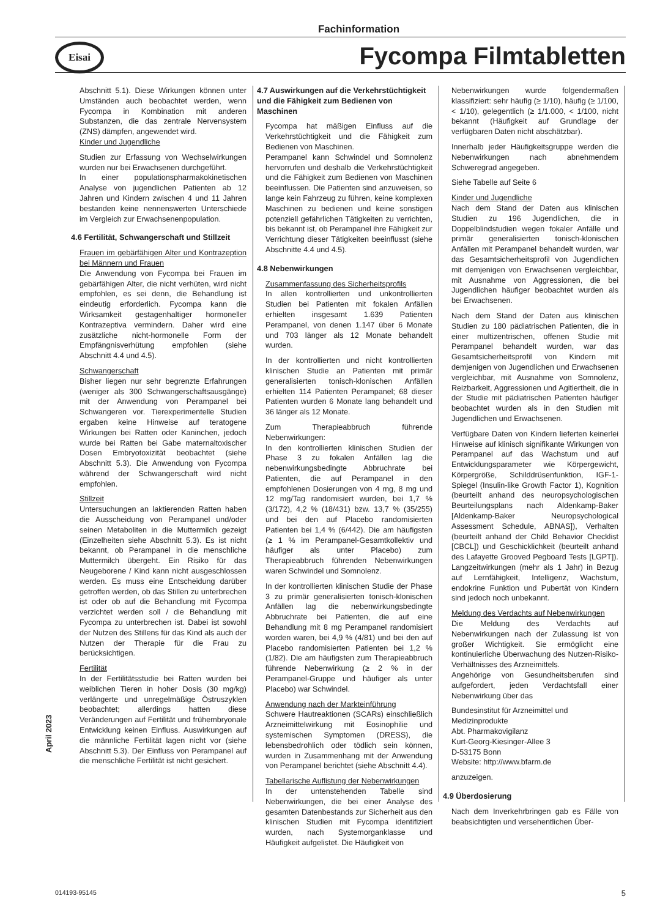Fachinformation
Eisai
Fycompa Filmtabletten
Abschnitt 5.1). Diese Wirkungen können unter Umständen auch beobachtet werden, wenn Fycompa in Kombination mit anderen Substanzen, die das zentrale Nervensystem (ZNS) dämpfen, angewendet wird.
Kinder und Jugendliche
Studien zur Erfassung von Wechselwirkungen wurden nur bei Erwachsenen durchgeführt.
In einer populationspharmakokinetischen Analyse von jugendlichen Patienten ab 12 Jahren und Kindern zwischen 4 und 11 Jahren bestanden keine nennenswerten Unterschiede im Vergleich zur Erwachsenenpopulation.
4.6 Fertilität, Schwangerschaft und Stillzeit
Frauen im gebärfähigen Alter und Kontrazeption bei Männern und Frauen
Die Anwendung von Fycompa bei Frauen im gebärfähigen Alter, die nicht verhüten, wird nicht empfohlen, es sei denn, die Behandlung ist eindeutig erforderlich. Fycompa kann die Wirksamkeit gestagenhaltiger hormoneller Kontrazeptiva vermindern. Daher wird eine zusätzliche nicht-hormonelle Form der Empfängnisverhütung empfohlen (siehe Abschnitt 4.4 und 4.5).
Schwangerschaft
Bisher liegen nur sehr begrenzte Erfahrungen (weniger als 300 Schwangerschaftsausgänge) mit der Anwendung von Perampanel bei Schwangeren vor. Tierexperimentelle Studien ergaben keine Hinweise auf teratogene Wirkungen bei Ratten oder Kaninchen, jedoch wurde bei Ratten bei Gabe maternaltoxischer Dosen Embryotoxizität beobachtet (siehe Abschnitt 5.3). Die Anwendung von Fycompa während der Schwangerschaft wird nicht empfohlen.
Stillzeit
Untersuchungen an laktierenden Ratten haben die Ausscheidung von Perampanel und/oder seinen Metaboliten in die Muttermilch gezeigt (Einzelheiten siehe Abschnitt 5.3). Es ist nicht bekannt, ob Perampanel in die menschliche Muttermilch übergeht. Ein Risiko für das Neugeborene / Kind kann nicht ausgeschlossen werden. Es muss eine Entscheidung darüber getroffen werden, ob das Stillen zu unterbrechen ist oder ob auf die Behandlung mit Fycompa verzichtet werden soll / die Behandlung mit Fycompa zu unterbrechen ist. Dabei ist sowohl der Nutzen des Stillens für das Kind als auch der Nutzen der Therapie für die Frau zu berücksichtigen.
Fertilität
In der Fertilitätsstudie bei Ratten wurden bei weiblichen Tieren in hoher Dosis (30 mg/kg) verlängerte und unregelmäßige Östruszyklen beobachtet; allerdings hatten diese Veränderungen auf Fertilität und frühembryonale Entwicklung keinen Einfluss. Auswirkungen auf die männliche Fertilität lagen nicht vor (siehe Abschnitt 5.3). Der Einfluss von Perampanel auf die menschliche Fertilität ist nicht gesichert.
4.7 Auswirkungen auf die Verkehrstüchtigkeit und die Fähigkeit zum Bedienen von Maschinen
Fycompa hat mäßigen Einfluss auf die Verkehrstüchtigkeit und die Fähigkeit zum Bedienen von Maschinen.
Perampanel kann Schwindel und Somnolenz hervorrufen und deshalb die Verkehrstüchtigkeit und die Fähigkeit zum Bedienen von Maschinen beeinflussen. Die Patienten sind anzuweisen, so lange kein Fahrzeug zu führen, keine komplexen Maschinen zu bedienen und keine sonstigen potenziell gefährlichen Tätigkeiten zu verrichten, bis bekannt ist, ob Perampanel ihre Fähigkeit zur Verrichtung dieser Tätigkeiten beeinflusst (siehe Abschnitte 4.4 und 4.5).
4.8 Nebenwirkungen
Zusammenfassung des Sicherheitsprofils
In allen kontrollierten und unkontrollierten Studien bei Patienten mit fokalen Anfällen erhielten insgesamt 1.639 Patienten Perampanel, von denen 1.147 über 6 Monate und 703 länger als 12 Monate behandelt wurden.
In der kontrollierten und nicht kontrollierten klinischen Studie an Patienten mit primär generalisierten tonisch-klonischen Anfällen erhielten 114 Patienten Perampanel; 68 dieser Patienten wurden 6 Monate lang behandelt und 36 länger als 12 Monate.
Zum Therapieabbruch führende Nebenwirkungen:
In den kontrollierten klinischen Studien der Phase 3 zu fokalen Anfällen lag die nebenwirkungsbedingte Abbruchrate bei Patienten, die auf Perampanel in den empfohlenen Dosierungen von 4 mg, 8 mg und 12 mg/Tag randomisiert wurden, bei 1,7 % (3/172), 4,2 % (18/431) bzw. 13,7 % (35/255) und bei den auf Placebo randomisierten Patienten bei 1,4 % (6/442). Die am häufigsten (≥ 1 % im Perampanel-Gesamtkollektiv und häufiger als unter Placebo) zum Therapieabbruch führenden Nebenwirkungen waren Schwindel und Somnolenz.
In der kontrollierten klinischen Studie der Phase 3 zu primär generalisierten tonisch-klonischen Anfällen lag die nebenwirkungsbedingte Abbruchrate bei Patienten, die auf eine Behandlung mit 8 mg Perampanel randomisiert worden waren, bei 4,9 % (4/81) und bei den auf Placebo randomisierten Patienten bei 1,2 % (1/82). Die am häufigsten zum Therapieabbruch führende Nebenwirkung (≥ 2 % in der Perampanel-Gruppe und häufiger als unter Placebo) war Schwindel.
Anwendung nach der Markteinführung
Schwere Hautreaktionen (SCARs) einschließlich Arzneimittelwirkung mit Eosinophilie und systemischen Symptomen (DRESS), die lebensbedrohlich oder tödlich sein können, wurden in Zusammenhang mit der Anwendung von Perampanel berichtet (siehe Abschnitt 4.4).
Tabellarische Auflistung der Nebenwirkungen
In der untenstehenden Tabelle sind Nebenwirkungen, die bei einer Analyse des gesamten Datenbestands zur Sicherheit aus den klinischen Studien mit Fycompa identifiziert wurden, nach Systemorganklasse und Häufigkeit aufgelistet. Die Häufigkeit von
Nebenwirkungen wurde folgendermaßen klassifiziert: sehr häufig (≥ 1/10), häufig (≥ 1/100, < 1/10), gelegentlich (≥ 1/1.000, < 1/100, nicht bekannt (Häufigkeit auf Grundlage der verfügbaren Daten nicht abschätzbar).
Innerhalb jeder Häufigkeitsgruppe werden die Nebenwirkungen nach abnehmendem Schweregrad angegeben.
Siehe Tabelle auf Seite 6
Kinder und Jugendliche
Nach dem Stand der Daten aus klinischen Studien zu 196 Jugendlichen, die in Doppelblindstudien wegen fokaler Anfälle und primär generalisierten tonisch-klonischen Anfällen mit Perampanel behandelt wurden, war das Gesamtsicherheitsprofil von Jugendlichen mit demjenigen von Erwachsenen vergleichbar, mit Ausnahme von Aggressionen, die bei Jugendlichen häufiger beobachtet wurden als bei Erwachsenen.
Nach dem Stand der Daten aus klinischen Studien zu 180 pädiatrischen Patienten, die in einer multizentrischen, offenen Studie mit Perampanel behandelt wurden, war das Gesamtsicherheitsprofil von Kindern mit demjenigen von Jugendlichen und Erwachsenen vergleichbar, mit Ausnahme von Somnolenz, Reizbarkeit, Aggressionen und Agitiertheit, die in der Studie mit pädiatrischen Patienten häufiger beobachtet wurden als in den Studien mit Jugendlichen und Erwachsenen.
Verfügbare Daten von Kindern lieferten keinerlei Hinweise auf klinisch signifikante Wirkungen von Perampanel auf das Wachstum und auf Entwicklungsparameter wie Körpergewicht, Körpergröße, Schilddrüsenfunktion, IGF-1-Spiegel (Insulin-like Growth Factor 1), Kognition (beurteilt anhand des neuropsychologischen Beurteilungsplans nach Aldenkamp-Baker [Aldenkamp-Baker Neuropsychological Assessment Schedule, ABNAS]), Verhalten (beurteilt anhand der Child Behavior Checklist [CBCL]) und Geschicklichkeit (beurteilt anhand des Lafayette Grooved Pegboard Tests [LGPT]). Langzeitwirkungen (mehr als 1 Jahr) in Bezug auf Lernfähigkeit, Intelligenz, Wachstum, endokrine Funktion und Pubertät von Kindern sind jedoch noch unbekannt.
Meldung des Verdachts auf Nebenwirkungen
Die Meldung des Verdachts auf Nebenwirkungen nach der Zulassung ist von großer Wichtigkeit. Sie ermöglicht eine kontinuierliche Überwachung des Nutzen-Risiko-Verhältnisses des Arzneimittels.
Angehörige von Gesundheitsberufen sind aufgefordert, jeden Verdachtsfall einer Nebenwirkung über das
Bundesinstitut für Arzneimittel und Medizinprodukte
Abt. Pharmakovigilanz
Kurt-Georg-Kiesinger-Allee 3
D-53175 Bonn
Website: http://www.bfarm.de
anzuzeigen.
4.9 Überdosierung
Nach dem Inverkehrbringen gab es Fälle von beabsichtigten und versehentlichen Über-
April 2023
014193-95145 5